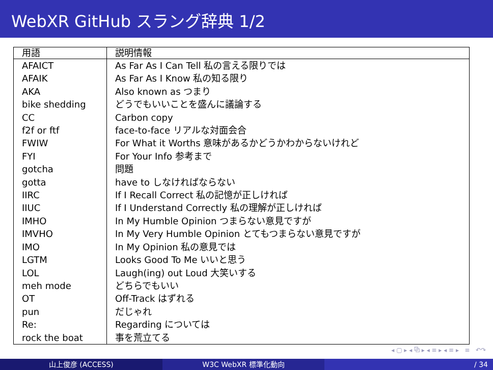WebXR GitHub スラング辞典 1/2
| 用語 | 説明情報 |
| --- | --- |
| AFAICT | As Far As I Can Tell 私の言える限りでは |
| AFAIK | As Far As I Know 私の知る限り |
| AKA | Also known as つまり |
| bike shedding | どうでもいいことを盛んに議論する |
| CC | Carbon copy |
| f2f or ftf | face-to-face リアルな対面会合 |
| FWIW | For What it Worths 意味があるかどうかわからないけれど |
| FYI | For Your Info 参考まで |
| gotcha | 問題 |
| gotta | have to しなければならない |
| IIRC | If I Recall Correct 私の記憶が正しければ |
| IIUC | If I Understand Correctly 私の理解が正しければ |
| IMHO | In My Humble Opinion つまらない意見ですが |
| IMVHO | In My Very Humble Opinion とてもつまらない意見ですが |
| IMO | In My Opinion 私の意見では |
| LGTM | Looks Good To Me いいと思う |
| LOL | Laugh(ing) out Loud 大笑いする |
| meh mode | どちらでもいい |
| OT | Off-Track はずれる |
| pun | だじゃれ |
| Re: | Regarding については |
| rock the boat | 事を荒立てる |
◂ ▢ ▸ ◂ ⧉ ▸ ◂ ≡ ▸ ◂ ≡ ▸ ≡ ↶↷
山上俊彦 (ACCESS) W3C WebXR 標準化動向 / 34